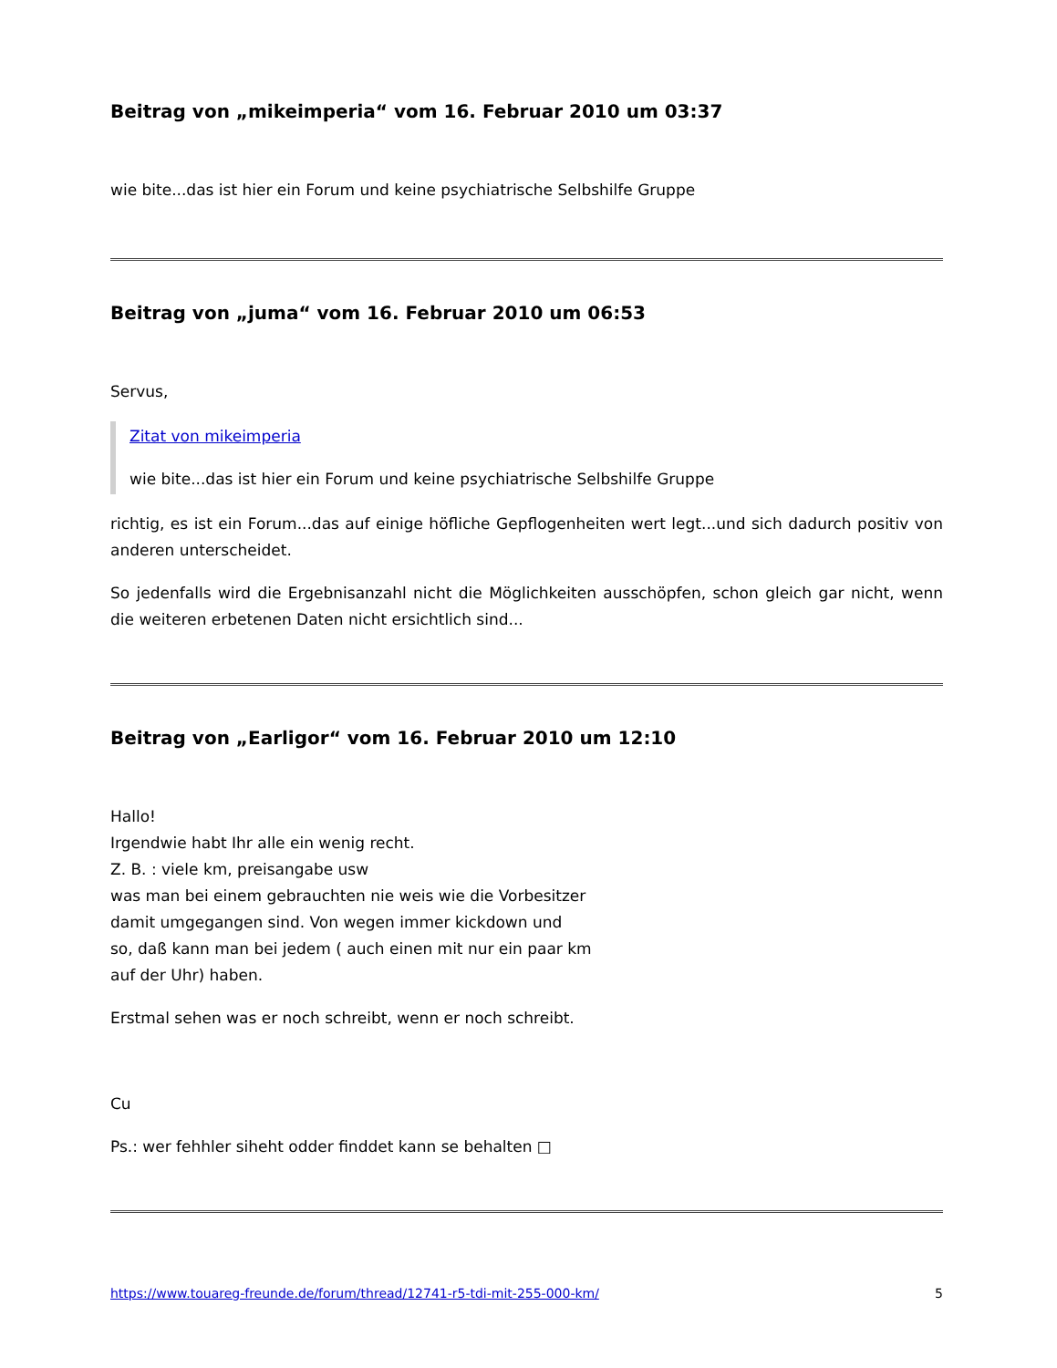Beitrag von „mikeimperia“ vom 16. Februar 2010 um 03:37
wie bite...das ist hier ein Forum und keine psychiatrische Selbshilfe Gruppe
Beitrag von „juma“ vom 16. Februar 2010 um 06:53
Servus,
Zitat von mikeimperia
wie bite...das ist hier ein Forum und keine psychiatrische Selbshilfe Gruppe
richtig, es ist ein Forum...das auf einige höfliche Gepflogenheiten wert legt...und sich dadurch positiv von anderen unterscheidet.
So jedenfalls wird die Ergebnisanzahl nicht die Möglichkeiten ausschöpfen, schon gleich gar nicht, wenn die weiteren erbetenen Daten nicht ersichtlich sind...
Beitrag von „Earligor“ vom 16. Februar 2010 um 12:10
Hallo!
Irgendwie habt Ihr alle ein wenig recht.
Z. B. : viele km, preisangabe usw
was man bei einem gebrauchten nie weis wie die Vorbesitzer
damit umgegangen sind. Von wegen immer kickdown und
so, daß kann man bei jedem ( auch einen mit nur ein paar km
auf der Uhr) haben.
Erstmal sehen was er noch schreibt, wenn er noch schreibt.
Cu
Ps.: wer fehhler siheht odder finddet kann se behalten □
https://www.touareg-freunde.de/forum/thread/12741-r5-tdi-mit-255-000-km/ 5